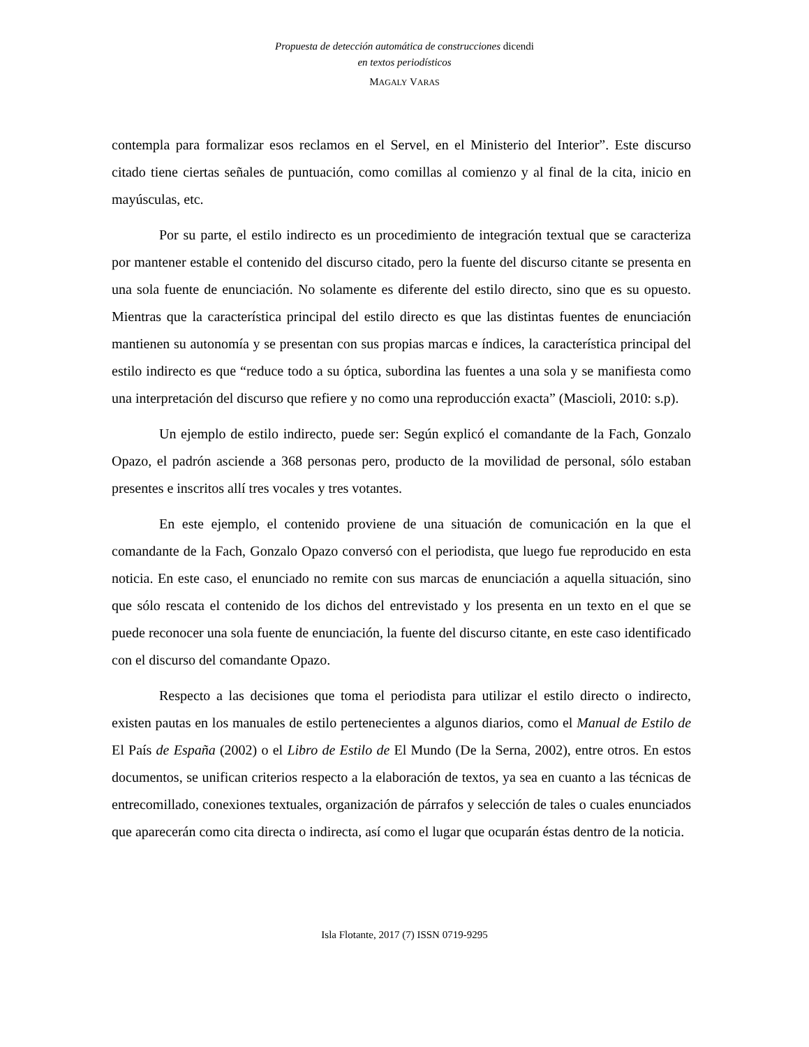Propuesta de detección automática de construcciones dicendi
en textos periodísticos
MAGALY VARAS
contempla para formalizar esos reclamos en el Servel, en el Ministerio del Interior”. Este discurso citado tiene ciertas señales de puntuación, como comillas al comienzo y al final de la cita, inicio en mayúsculas, etc.
Por su parte, el estilo indirecto es un procedimiento de integración textual que se caracteriza por mantener estable el contenido del discurso citado, pero la fuente del discurso citante se presenta en una sola fuente de enunciación. No solamente es diferente del estilo directo, sino que es su opuesto. Mientras que la característica principal del estilo directo es que las distintas fuentes de enunciación mantienen su autonomía y se presentan con sus propias marcas e índices, la característica principal del estilo indirecto es que “reduce todo a su óptica, subordina las fuentes a una sola y se manifiesta como una interpretación del discurso que refiere y no como una reproducción exacta” (Mascioli, 2010: s.p).
Un ejemplo de estilo indirecto, puede ser: Según explicó el comandante de la Fach, Gonzalo Opazo, el padrón asciende a 368 personas pero, producto de la movilidad de personal, sólo estaban presentes e inscritos allí tres vocales y tres votantes.
En este ejemplo, el contenido proviene de una situación de comunicación en la que el comandante de la Fach, Gonzalo Opazo conversó con el periodista, que luego fue reproducido en esta noticia. En este caso, el enunciado no remite con sus marcas de enunciación a aquella situación, sino que sólo rescata el contenido de los dichos del entrevistado y los presenta en un texto en el que se puede reconocer una sola fuente de enunciación, la fuente del discurso citante, en este caso identificado con el discurso del comandante Opazo.
Respecto a las decisiones que toma el periodista para utilizar el estilo directo o indirecto, existen pautas en los manuales de estilo pertenecientes a algunos diarios, como el Manual de Estilo de El País de España (2002) o el Libro de Estilo de El Mundo (De la Serna, 2002), entre otros. En estos documentos, se unifican criterios respecto a la elaboración de textos, ya sea en cuanto a las técnicas de entrecomillado, conexiones textuales, organización de párrafos y selección de tales o cuales enunciados que aparecerán como cita directa o indirecta, así como el lugar que ocuparán éstas dentro de la noticia.
Isla Flotante, 2017 (7) ISSN 0719-9295